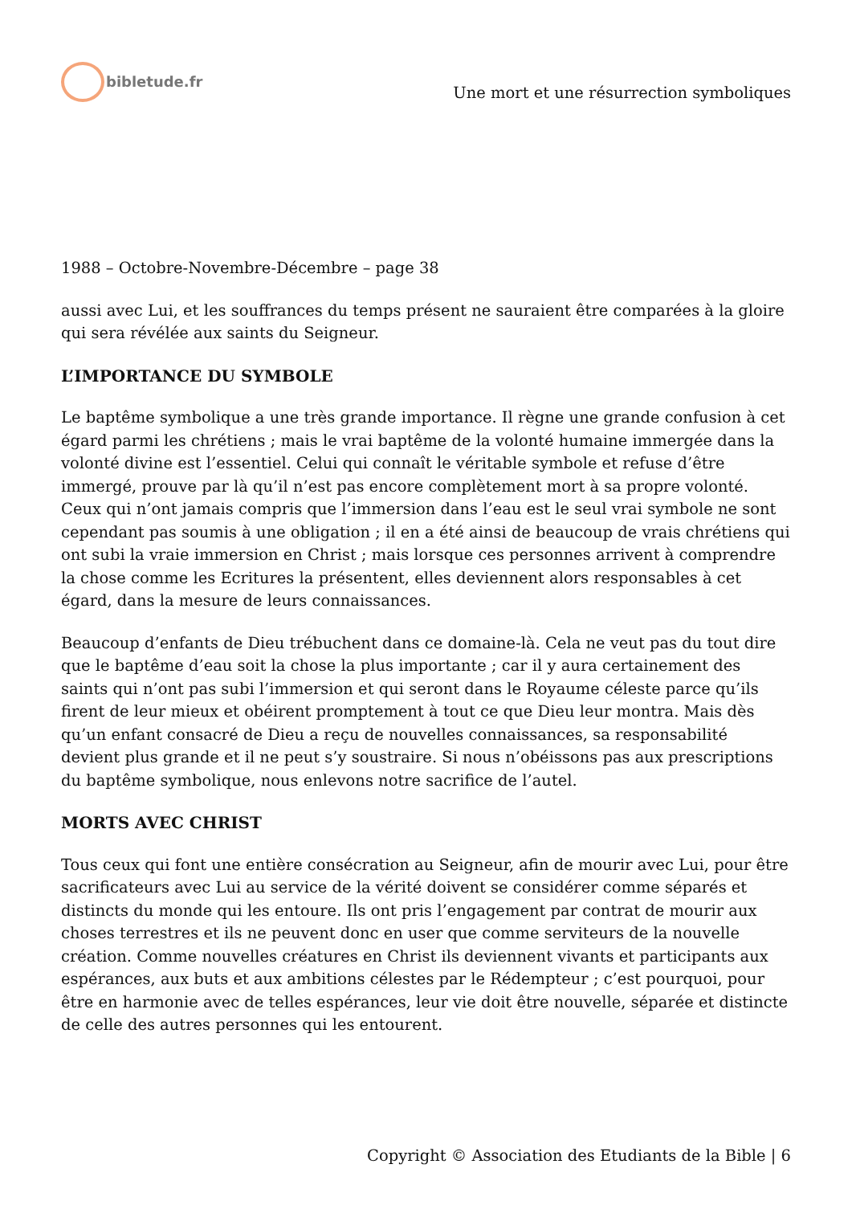bibletude.fr
Une mort et une résurrection symboliques
1988 – Octobre-Novembre-Décembre – page 38
aussi avec Lui, et les souffrances du temps présent ne sauraient être comparées à la gloire qui sera révélée aux saints du Seigneur.
L’IMPORTANCE DU SYMBOLE
Le baptême symbolique a une très grande importance. Il règne une grande confusion à cet égard parmi les chrétiens ; mais le vrai baptême de la volonté humaine immergée dans la volonté divine est l’essentiel. Celui qui connaît le véritable symbole et refuse d’être immergé, prouve par là qu’il n’est pas encore complètement mort à sa propre volonté. Ceux qui n’ont jamais compris que l’immersion dans l’eau est le seul vrai symbole ne sont cependant pas soumis à une obligation ; il en a été ainsi de beaucoup de vrais chrétiens qui ont subi la vraie immersion en Christ ; mais lorsque ces personnes arrivent à comprendre la chose comme les Ecritures la présentent, elles deviennent alors responsables à cet égard, dans la mesure de leurs connaissances.
Beaucoup d’enfants de Dieu trébuchent dans ce domaine-là. Cela ne veut pas du tout dire que le baptême d’eau soit la chose la plus importante ; car il y aura certainement des saints qui n’ont pas subi l’immersion et qui seront dans le Royaume céleste parce qu’ils firent de leur mieux et obéirent promptement à tout ce que Dieu leur montra. Mais dès qu’un enfant consacré de Dieu a reçu de nouvelles connaissances, sa responsabilité devient plus grande et il ne peut s’y soustraire. Si nous n’obéissons pas aux prescriptions du baptême symbolique, nous enlevons notre sacrifice de l’autel.
MORTS AVEC CHRIST
Tous ceux qui font une entière consécration au Seigneur, afin de mourir avec Lui, pour être sacrificateurs avec Lui au service de la vérité doivent se considérer comme séparés et distincts du monde qui les entoure. Ils ont pris l’engagement par contrat de mourir aux choses terrestres et ils ne peuvent donc en user que comme serviteurs de la nouvelle création. Comme nouvelles créatures en Christ ils deviennent vivants et participants aux espérances, aux buts et aux ambitions célestes par le Rédempteur ; c’est pourquoi, pour être en harmonie avec de telles espérances, leur vie doit être nouvelle, séparée et distincte de celle des autres personnes qui les entourent.
Copyright © Association des Etudiants de la Bible | 6